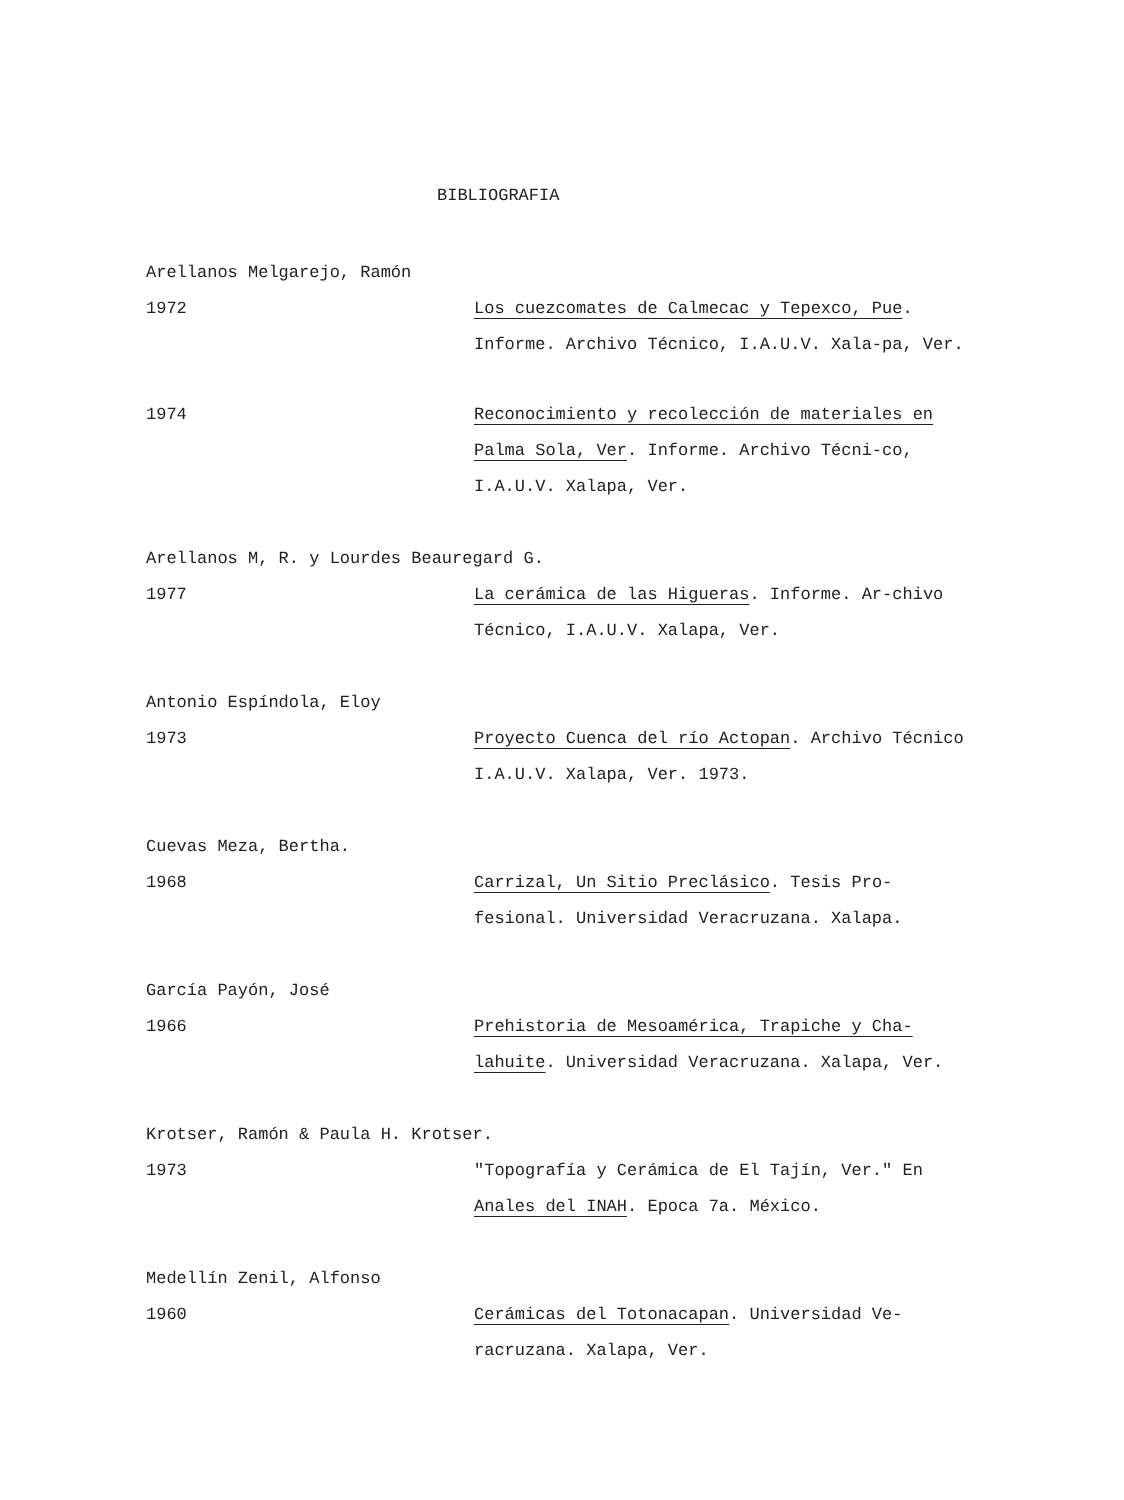BIBLIOGRAFIA
Arellanos Melgarejo, Ramón
1972 Los cuezcomates de Calmecac y Tepexco, Pue. Informe. Archivo Técnico, I.A.U.V. Xala-pa, Ver.
1974 Reconocimiento y recolección de materiales en Palma Sola, Ver. Informe. Archivo Técni-co, I.A.U.V. Xalapa, Ver.
Arellanos M, R. y Lourdes Beauregard G.
1977 La cerámica de las Higueras. Informe. Ar-chivo Técnico, I.A.U.V. Xalapa, Ver.
Antonio Espíndola, Eloy
1973 Proyecto Cuenca del río Actopan. Archivo Técnico I.A.U.V. Xalapa, Ver. 1973.
Cuevas Meza, Bertha.
1968 Carrizal, Un Sitio Preclásico. Tesis Pro-fesional. Universidad Veracruzana. Xalapa.
García Payón, José
1966 Prehistoria de Mesoamérica, Trapiche y Cha-lahuite. Universidad Veracruzana. Xalapa, Ver.
Krotser, Ramón & Paula H. Krotser.
1973 "Topografía y Cerámica de El Tajín, Ver." En Anales del INAH. Epoca 7a. México.
Medellín Zenil, Alfonso
1960 Cerámicas del Totonacapan. Universidad Ve-racruzana. Xalapa, Ver.